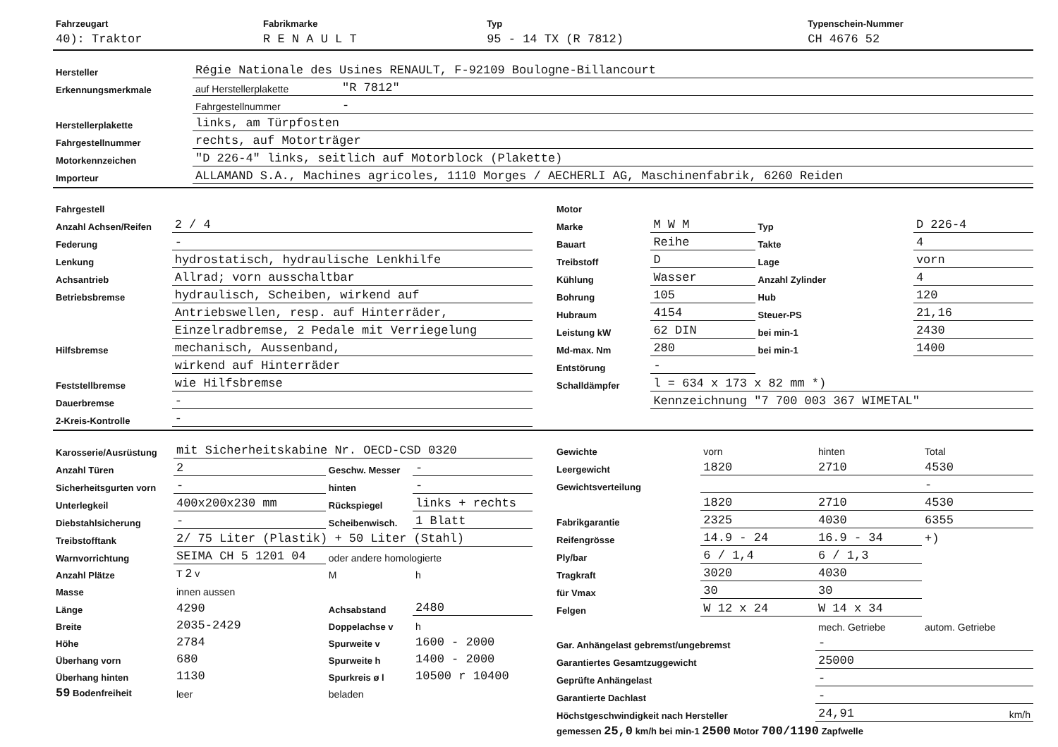| Fahrzeugart | Fabrikmarke | Typ | Typenschein-Nummer |
| 40): Traktor | R E N A U L T | 95 - 14 TX (R 7812) | CH 4676 52 |
| Hersteller | Régie Nationale des Usines RENAULT, F-92109 Boulogne-Billancourt | |
| Erkennungsmerkmale | auf Herstellerplakette | "R 7812" |
| | Fahrgestellnummer | - |
| Herstellerplakette | links, am Türpfosten | |
| Fahrgestellnummer | rechts, auf Motorträger | |
| Motorkennzeichen | "D 226-4" links, seitlich auf Motorblock (Plakette) | |
| Importeur | ALLAMAND S.A., Machines agricoles, 1110 Morges / AECHERLI AG, Maschinenfabrik, 6260 Reiden | |
| Fahrgestell | |
| Anzahl Achsen/Reifen | 2 / 4 |
| Federung | - |
| Lenkung | hydrostatisch, hydraulische Lenkhilfe |
| Achsantrieb | Allrad; vorn ausschaltbar |
| Betriebsbremse | hydraulisch, Scheiben, wirkend auf |
| | Antriebswellen, resp. auf Hinterräder, |
| | Einzelradbremse, 2 Pedale mit Verriegelung |
| Hilfsbremse | mechanisch, Aussenband, |
| | wirkend auf Hinterräder |
| Feststellbremse | wie Hilfsbremse |
| Dauerbremse | - |
| 2-Kreis-Kontrolle | - |
| Motor | | | |
| Marke | M W M | Typ | D 226-4 |
| Bauart | Reihe | Takte | 4 |
| Treibstoff | D | Lage | vorn |
| Kühlung | Wasser | Anzahl Zylinder | 4 |
| Bohrung | 105 | Hub | 120 |
| Hubraum | 4154 | Steuer-PS | 21,16 |
| Leistung kW | 62 DIN | bei min-1 | 2430 |
| Md-max. Nm | 280 | bei min-1 | 1400 |
| Entstörung | - | | |
| Schalldämpfer | l = 634 x 173 x 82 mm *) | | |
| | Kennzeichnung "7 700 003 367 WIMETAL" | | |
| Karosserie/Ausrüstung | mit Sicherheitskabine Nr. OECD-CSD 0320 | | |
| Anzahl Türen | 2 | Geschw. Messer | - |
| Sicherheitsgurten vorn | - | hinten | - |
| Unterlegkeil | 400x200x230 mm | Rückspiegel | links + rechts |
| Diebstahlsicherung | - | Scheibenwisch. | 1 Blatt |
| Treibstofftank | 2/ 75 Liter (Plastik) + 50 Liter (Stahl) | | |
| Warnvorrichtung | SEIMA CH 5 1201 04 | oder andere homologierte | |
| Anzahl Plätze | T 2 v | M | h |
| Masse | innen aussen | | |
| Länge | 4290 | Achsabstand | 2480 |
| Breite | 2035-2429 | Doppelachse v | h |
| Höhe | 2784 | Spurweite v | 1600 - 2000 |
| Überhang vorn | 680 | Spurweite h | 1400 - 2000 |
| Überhang hinten | 1130 | Spurkreis ø l | 10500 r 10400 |
| 59 Bodenfreiheit | leer | beladen | |
| Gewichte | vorn | hinten | Total |
| Leergewicht | 1820 | 2710 | 4530 |
| Gewichtsverteilung | | | - |
| | 1820 | 2710 | 4530 |
| Fabrikgarantie | 2325 | 4030 | 6355 |
| Reifengrösse | 14.9 - 24 | 16.9 - 34 | +) |
| Ply/bar | 6 / 1,4 | 6 / 1,3 | |
| Tragkraft | 3020 | 4030 | |
| für Vmax | 30 | 30 | |
| Felgen | W 12 x 24 | W 14 x 34 | |
| | | mech. Getriebe | autom. Getriebe |
| Gar. Anhängelast gebremst/ungebremst | | - | |
| Garantiertes Gesamtzuggewicht | | 25000 | |
| Geprüfte Anhängelast | | - | |
| Garantierte Dachlast | | - | |
| Höchstgeschwindigkeit nach Hersteller | | 24,91 | km/h |
| gemessen 25,0 km/h bei min-1 2500 Motor 700/1190 Zapfwelle | | | |